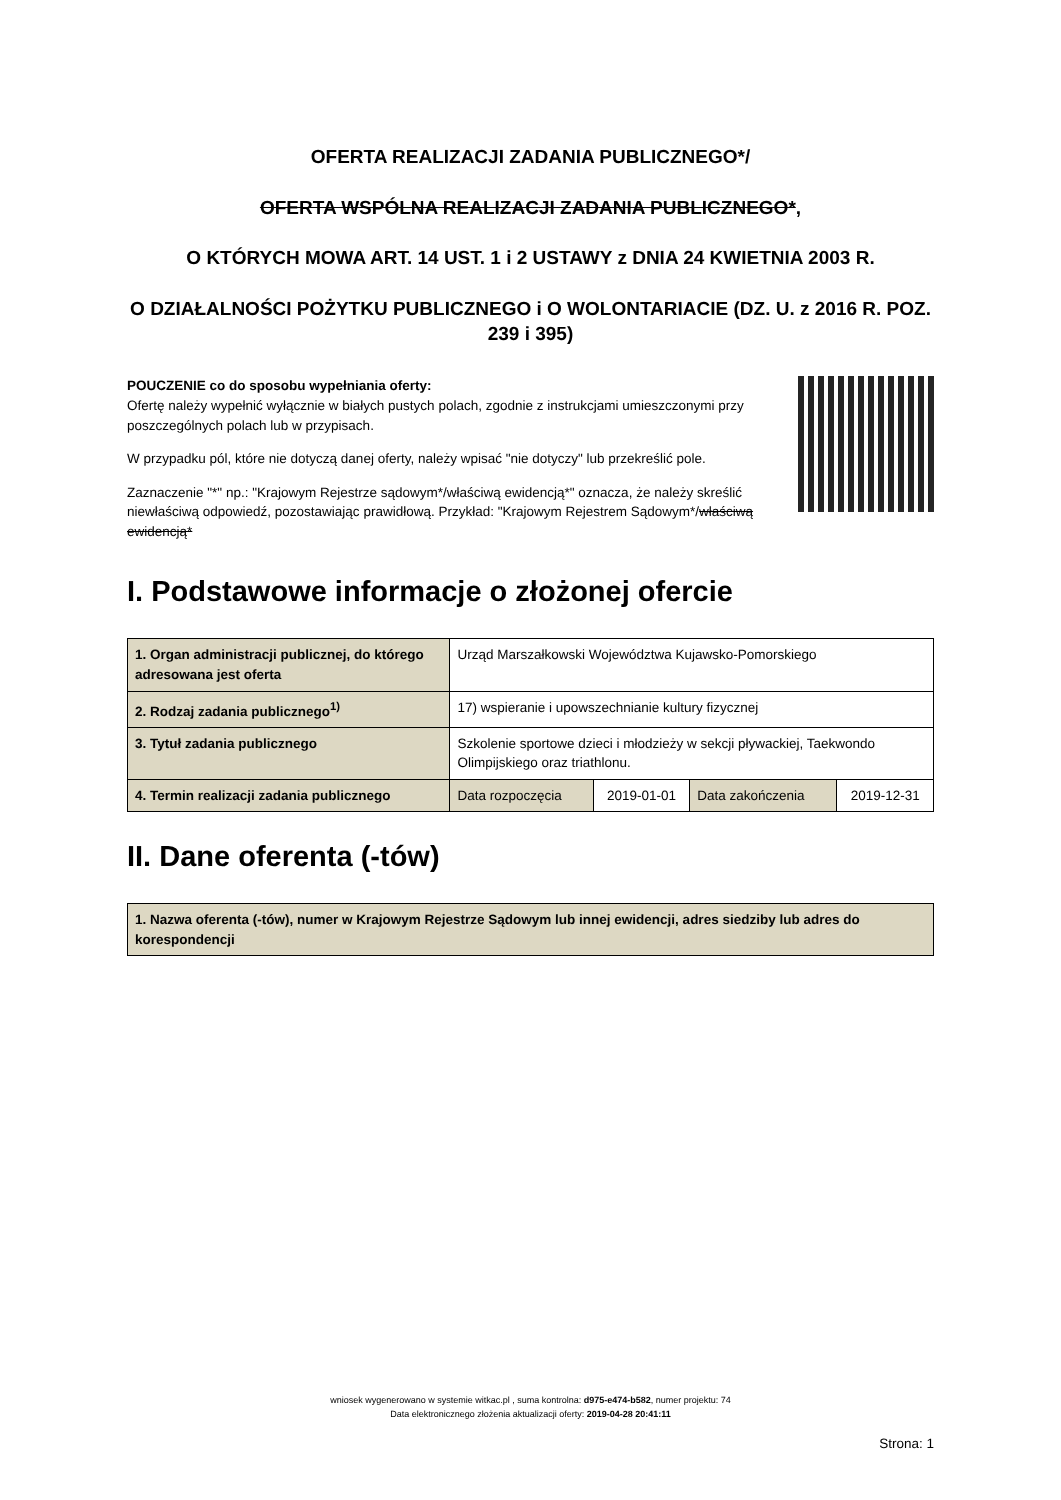OFERTA REALIZACJI ZADANIA PUBLICZNEGO*/
OFERTA WSPÓLNA REALIZACJI ZADANIA PUBLICZNEGO*,
O KTÓRYCH MOWA ART. 14 UST. 1 i 2 USTAWY z DNIA 24 KWIETNIA 2003 R.
O DZIAŁALNOŚCI POŻYTKU PUBLICZNEGO i O WOLONTARIACIE (DZ. U. z 2016 R. POZ. 239 i 395)
POUCZENIE co do sposobu wypełniania oferty:
Ofertę należy wypełnić wyłącznie w białych pustych polach, zgodnie z instrukcjami umieszczonymi przy poszczególnych polach lub w przypisach.
W przypadku pól, które nie dotyczą danej oferty, należy wpisać "nie dotyczy" lub przekreślić pole.
Zaznaczenie "*" np.: "Krajowym Rejestrze sądowym*/właściwą ewidencją*" oznacza, że należy skreślić niewłaściwą odpowiedź, pozostawiając prawidłową. Przykład: "Krajowym Rejestrem Sądowym*/właściwą ewidencją*
I. Podstawowe informacje o złożonej ofercie
| 1. Organ administracji publicznej, do którego adresowana jest oferta | Urząd Marszałkowski Województwa Kujawsko-Pomorskiego | | | |
| 2. Rodzaj zadania publicznego<sup>1)</sup> | 17) wspieranie i upowszechnianie kultury fizycznej | | | |
| 3. Tytuł zadania publicznego | Szkolenie sportowe dzieci i młodzieży w sekcji pływackiej, Taekwondo Olimpijskiego oraz triathlonu. | | | |
| 4. Termin realizacji zadania publicznego | Data rozpoczęcia | 2019-01-01 | Data zakończenia | 2019-12-31 |
II. Dane oferenta (-tów)
| 1. Nazwa oferenta (-tów), numer w Krajowym Rejestrze Sądowym lub innej ewidencji, adres siedziby lub adres do korespondencji |
wniosek wygenerowano w systemie witkac.pl , suma kontrolna: d975-e474-b582, numer projektu: 74
Data elektronicznego złożenia aktualizacji oferty: 2019-04-28 20:41:11
Strona: 1